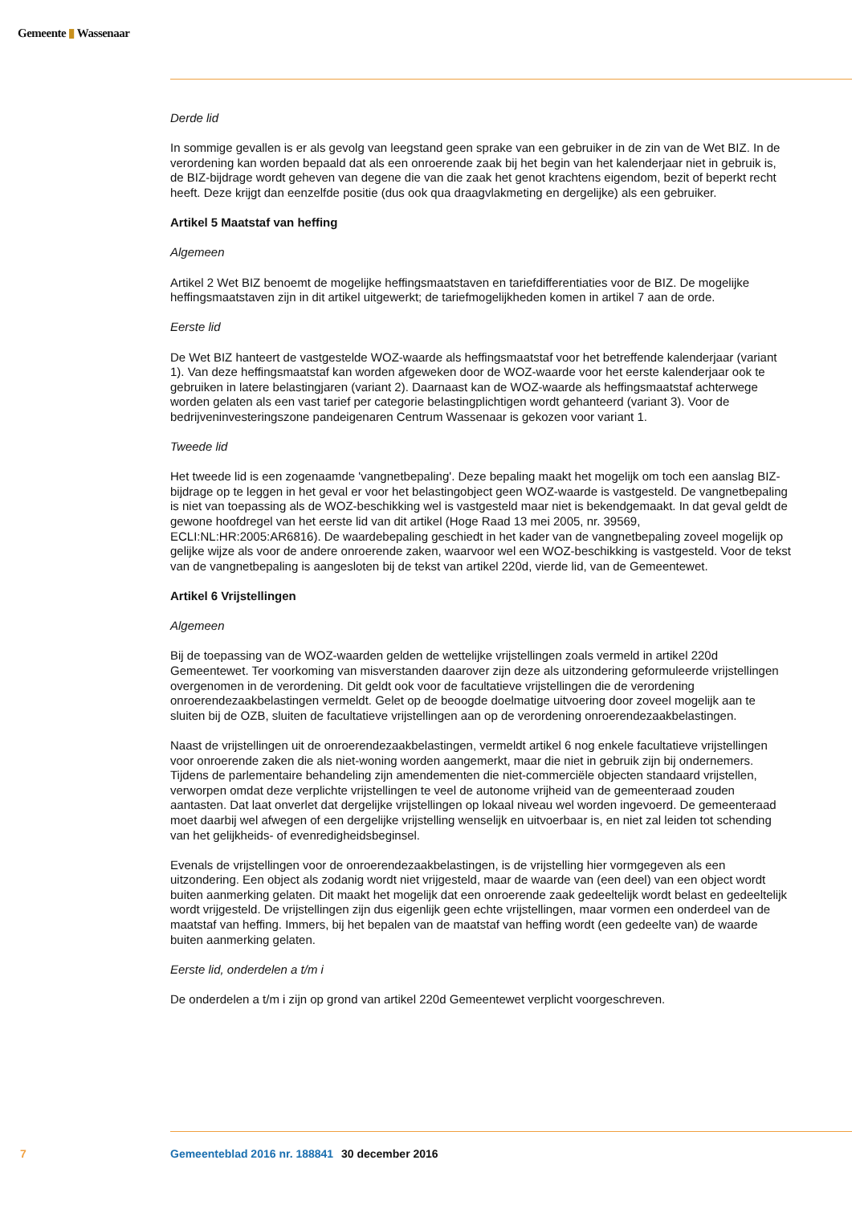Gemeente ▮ Wassenaar
Derde lid
In sommige gevallen is er als gevolg van leegstand geen sprake van een gebruiker in de zin van de Wet BIZ. In de verordening kan worden bepaald dat als een onroerende zaak bij het begin van het kalenderjaar niet in gebruik is, de BIZ-bijdrage wordt geheven van degene die van die zaak het genot krachtens eigendom, bezit of beperkt recht heeft. Deze krijgt dan eenzelfde positie (dus ook qua draagvlakmeting en dergelijke) als een gebruiker.
Artikel 5 Maatstaf van heffing
Algemeen
Artikel 2 Wet BIZ benoemt de mogelijke heffingsmaatstaven en tariefdifferentiaties voor de BIZ. De mogelijke heffingsmaatstaven zijn in dit artikel uitgewerkt; de tariefmogelijkheden komen in artikel 7 aan de orde.
Eerste lid
De Wet BIZ hanteert de vastgestelde WOZ-waarde als heffingsmaatstaf voor het betreffende kalenderjaar (variant 1). Van deze heffingsmaatstaf kan worden afgeweken door de WOZ-waarde voor het eerste kalenderjaar ook te gebruiken in latere belastingjaren (variant 2). Daarnaast kan de WOZ-waarde als heffingsmaatstaf achterwege worden gelaten als een vast tarief per categorie belastingplichtigen wordt gehanteerd (variant 3). Voor de bedrijveninvesteringszone pandeigenaren Centrum Wassenaar is gekozen voor variant 1.
Tweede lid
Het tweede lid is een zogenaamde 'vangnetbepaling'. Deze bepaling maakt het mogelijk om toch een aanslag BIZ-bijdrage op te leggen in het geval er voor het belastingobject geen WOZ-waarde is vastgesteld. De vangnetbepaling is niet van toepassing als de WOZ-beschikking wel is vastgesteld maar niet is bekendgemaakt. In dat geval geldt de gewone hoofdregel van het eerste lid van dit artikel (Hoge Raad 13 mei 2005, nr. 39569, ECLI:NL:HR:2005:AR6816). De waardebepaling geschiedt in het kader van de vangnetbepaling zoveel mogelijk op gelijke wijze als voor de andere onroerende zaken, waarvoor wel een WOZ-beschikking is vastgesteld. Voor de tekst van de vangnetbepaling is aangesloten bij de tekst van artikel 220d, vierde lid, van de Gemeentewet.
Artikel 6 Vrijstellingen
Algemeen
Bij de toepassing van de WOZ-waarden gelden de wettelijke vrijstellingen zoals vermeld in artikel 220d Gemeentewet. Ter voorkoming van misverstanden daarover zijn deze als uitzondering geformuleerde vrijstellingen overgenomen in de verordening. Dit geldt ook voor de facultatieve vrijstellingen die de verordening onroerendezaakbelastingen vermeldt. Gelet op de beoogde doelmatige uitvoering door zoveel mogelijk aan te sluiten bij de OZB, sluiten de facultatieve vrijstellingen aan op de verordening onroerendezaakbelastingen.
Naast de vrijstellingen uit de onroerendezaakbelastingen, vermeldt artikel 6 nog enkele facultatieve vrijstellingen voor onroerende zaken die als niet-woning worden aangemerkt, maar die niet in gebruik zijn bij ondernemers. Tijdens de parlementaire behandeling zijn amendementen die niet-commerciële objecten standaard vrijstellen, verworpen omdat deze verplichte vrijstellingen te veel de autonome vrijheid van de gemeenteraad zouden aantasten. Dat laat onverlet dat dergelijke vrijstellingen op lokaal niveau wel worden ingevoerd. De gemeenteraad moet daarbij wel afwegen of een dergelijke vrijstelling wenselijk en uitvoerbaar is, en niet zal leiden tot schending van het gelijkheids- of evenredigheidsbeginsel.
Evenals de vrijstellingen voor de onroerendezaakbelastingen, is de vrijstelling hier vormgegeven als een uitzondering. Een object als zodanig wordt niet vrijgesteld, maar de waarde van (een deel) van een object wordt buiten aanmerking gelaten. Dit maakt het mogelijk dat een onroerende zaak gedeeltelijk wordt belast en gedeeltelijk wordt vrijgesteld. De vrijstellingen zijn dus eigenlijk geen echte vrijstellingen, maar vormen een onderdeel van de maatstaf van heffing. Immers, bij het bepalen van de maatstaf van heffing wordt (een gedeelte van) de waarde buiten aanmerking gelaten.
Eerste lid, onderdelen a t/m i
De onderdelen a t/m i zijn op grond van artikel 220d Gemeentewet verplicht voorgeschreven.
7 Gemeenteblad 2016 nr. 188841 30 december 2016